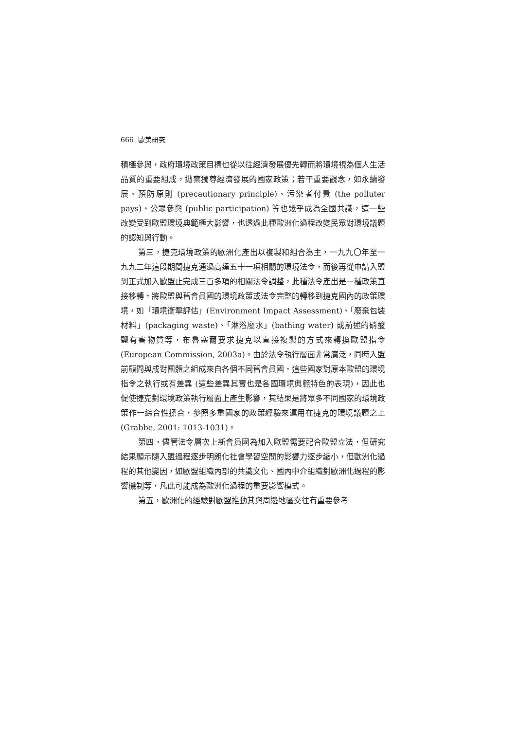666 歐美研究
積極參與，政府環境政策目標也從以往經濟發展優先轉而將環境視為個人生活品質的重要組成，拋棄獨尊經濟發展的國家政策；若干重要觀念，如永續發展、預防原則 (precautionary principle)、污染者付費 (the polluter pays)、公眾參與 (public participation) 等也幾乎成為全國共識，這一些改變受到歐盟環境典範極大影響，也透過此種歐洲化過程改變民眾對環境議題的認知與行動。
第三，捷克環境政策的歐洲化產出以複製和組合為主，一九九〇年至一九九二年這段期間捷克通過高達五十一項相關的環境法令，而後再從申請入盟到正式加入歐盟止完成三百多項的相關法令調整，此種法令產出是一種政策直接移轉，將歐盟與舊會員國的環境政策或法令完整的轉移到捷克國內的政策環境，如「環境衝擊評估」(Environment Impact Assessment)、「廢棄包裝材料」(packaging waste)、「淋浴廢水」(bathing water) 或前述的硝酸鹽有害物質等，布魯塞爾要求捷克以直接複製的方式來轉換歐盟指令 (European Commission, 2003a)。由於法令執行層面非常廣泛，同時入盟前顧問與成對團體之組成來自各個不同舊會員國，這些國家對原本歐盟的環境指令之執行或有差異 (這些差異其實也是各國環境典範特色的表現)，因此也促使捷克對環境政策執行層面上產生影響，其結果是將眾多不同國家的環境政策作一綜合性揉合，參照多重國家的政策經驗來運用在捷克的環境議題之上 (Grabbe, 2001: 1013-1031)。
第四，儘管法令層次上新會員國為加入歐盟需要配合歐盟立法，但研究結果顯示隨入盟過程逐步明朗化社會學習空間的影響力逐步縮小，但歐洲化過程的其他變因，如歐盟組織內部的共識文化、國內中介組織對歐洲化過程的影響機制等，凡此可能成為歐洲化過程的重要影響模式。
第五，歐洲化的經驗對歐盟推動其與周邊地區交往有重要參考